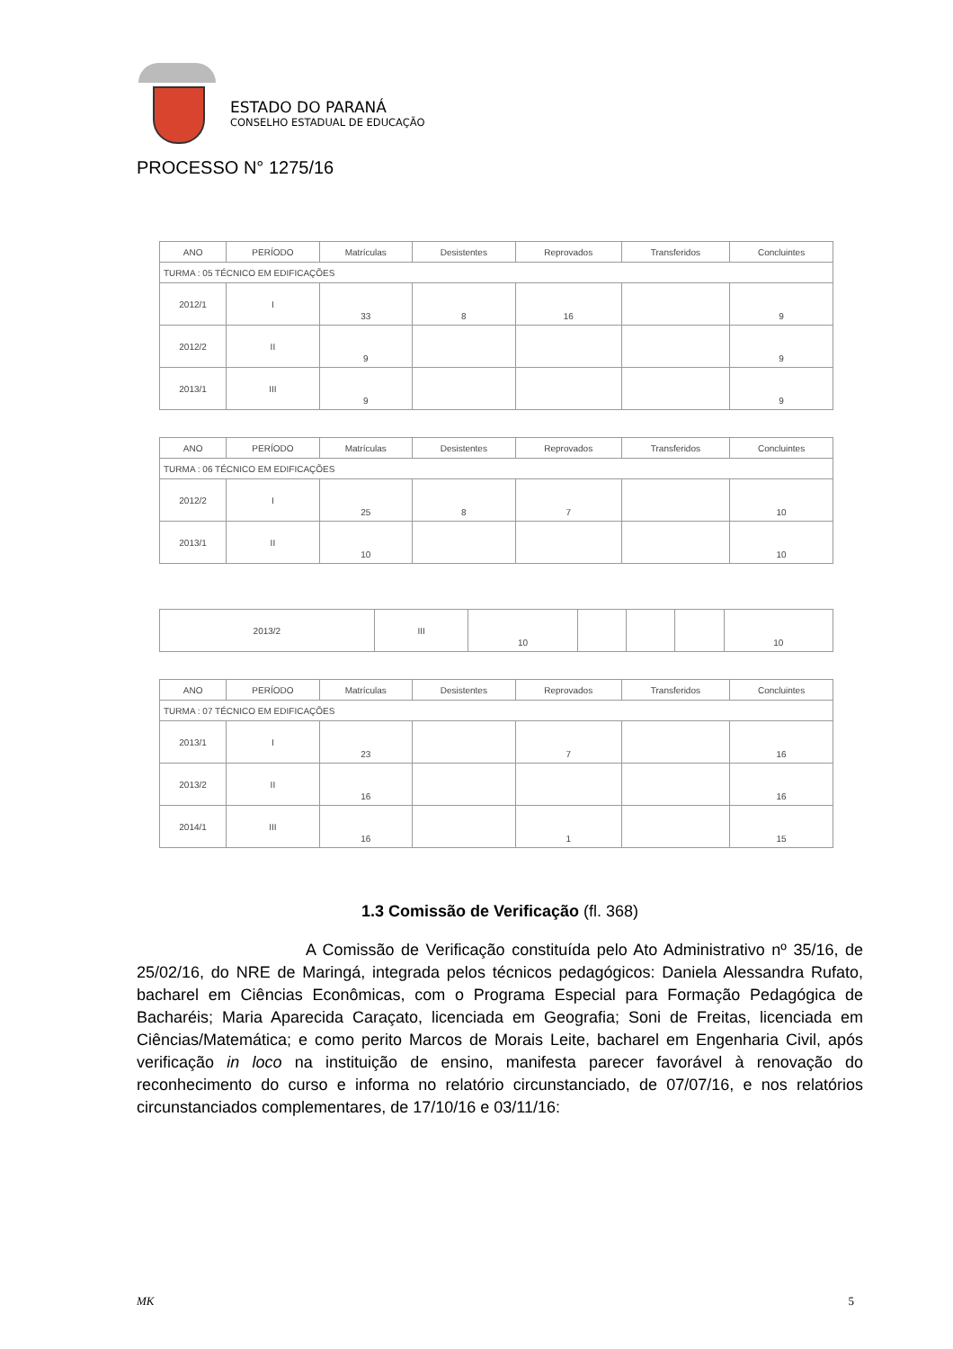ESTADO DO PARANÁ
CONSELHO ESTADUAL DE EDUCAÇÃO
PROCESSO N° 1275/16
| ANO | PERÍODO | Matrículas | Desistentes | Reprovados | Transferidos | Concluintes |
| --- | --- | --- | --- | --- | --- | --- |
| TURMA : 05 TÉCNICO EM EDIFICAÇÕES | | | | | | |
| 2012/1 | I | 33 | 8 | 16 | | 9 |
| 2012/2 | II | 9 | | | | 9 |
| 2013/1 | III | 9 | | | | 9 |
| ANO | PERÍODO | Matrículas | Desistentes | Reprovados | Transferidos | Concluintes |
| --- | --- | --- | --- | --- | --- | --- |
| TURMA : 06 TÉCNICO EM EDIFICAÇÕES | | | | | | |
| 2012/2 | I | 25 | 8 | 7 | | 10 |
| 2013/1 | II | 10 | | | | 10 |
| 2013/2 | III | 10 | | | | 10 |
| ANO | PERÍODO | Matrículas | Desistentes | Reprovados | Transferidos | Concluintes |
| --- | --- | --- | --- | --- | --- | --- |
| TURMA : 07 TÉCNICO EM EDIFICAÇÕES | | | | | | |
| 2013/1 | I | 23 | | 7 | | 16 |
| 2013/2 | II | 16 | | | | 16 |
| 2014/1 | III | 16 | | 1 | | 15 |
1.3 Comissão de Verificação (fl. 368)
A Comissão de Verificação constituída pelo Ato Administrativo nº 35/16, de 25/02/16, do NRE de Maringá, integrada pelos técnicos pedagógicos: Daniela Alessandra Rufato, bacharel em Ciências Econômicas, com o Programa Especial para Formação Pedagógica de Bacharéis; Maria Aparecida Caraçato, licenciada em Geografia; Soni de Freitas, licenciada em Ciências/Matemática; e como perito Marcos de Morais Leite, bacharel em Engenharia Civil, após verificação in loco na instituição de ensino, manifesta parecer favorável à renovação do reconhecimento do curso e informa no relatório circunstanciado, de 07/07/16, e nos relatórios circunstanciados complementares, de 17/10/16 e 03/11/16:
MK 5